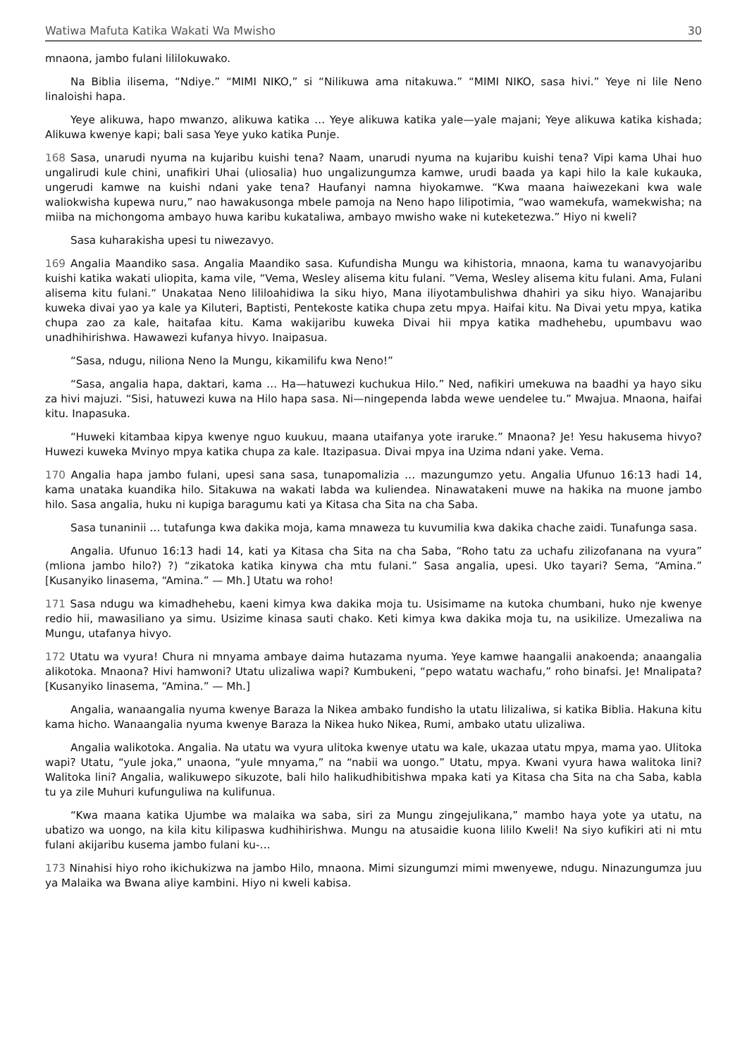Watiwa Mafuta Katika Wakati Wa Mwisho 30
mnaona, jambo fulani lililokuwako.
Na Biblia ilisema, “Ndiye.” “MIMI NIKO,” si “Nilikuwa ama nitakuwa.” “MIMI NIKO, sasa hivi.” Yeye ni lile Neno linaloishi hapa.
Yeye alikuwa, hapo mwanzo, alikuwa katika … Yeye alikuwa katika yale—yale majani; Yeye alikuwa katika kishada; Alikuwa kwenye kapi; bali sasa Yeye yuko katika Punje.
168 Sasa, unarudi nyuma na kujaribu kuishi tena? Naam, unarudi nyuma na kujaribu kuishi tena? Vipi kama Uhai huo ungalirudi kule chini, unafikiri Uhai (uliosalia) huo ungalizungumza kamwe, urudi baada ya kapi hilo la kale kukauka, ungerudi kamwe na kuishi ndani yake tena? Haufanyi namna hiyokamwe. “Kwa maana haiwezekani kwa wale waliokwisha kupewa nuru,” nao hawakusonga mbele pamoja na Neno hapo lilipotimia, “wao wamekufa, wamekwisha; na miiba na michongoma ambayo huwa karibu kukataliwa, ambayo mwisho wake ni kuteketezwa.” Hiyo ni kweli?
Sasa kuharakisha upesi tu niwezavyo.
169 Angalia Maandiko sasa. Angalia Maandiko sasa. Kufundisha Mungu wa kihistoria, mnaona, kama tu wanavyojaribu kuishi katika wakati uliopita, kama vile, “Vema, Wesley alisema kitu fulani. ”Vema, Wesley alisema kitu fulani. Ama, Fulani alisema kitu fulani.“ Unakataa Neno lililoahidiwa la siku hiyo, Mana iliyotambulishwa dhahiri ya siku hiyo. Wanajaribu kuweka divai yao ya kale ya Kiluteri, Baptisti, Pentekoste katika chupa zetu mpya. Haifai kitu. Na Divai yetu mpya, katika chupa zao za kale, haitafaa kitu. Kama wakijaribu kuweka Divai hii mpya katika madhehebu, upumbavu wao unadhihirishwa. Hawawezi kufanya hivyo. Inaipasua.
“Sasa, ndugu, niliona Neno la Mungu, kikamilifu kwa Neno!”
“Sasa, angalia hapa, daktari, kama … Ha—hatuwezi kuchukua Hilo.” Ned, nafikiri umekuwa na baadhi ya hayo siku za hivi majuzi. “Sisi, hatuwezi kuwa na Hilo hapa sasa. Ni—ningependa labda wewe uendelee tu.” Mwajua. Mnaona, haifai kitu. Inapasuka.
“Huweki kitambaa kipya kwenye nguo kuukuu, maana utaifanya yote iraruke.” Mnaona? Je! Yesu hakusema hivyo? Huwezi kuweka Mvinyo mpya katika chupa za kale. Itazipasua. Divai mpya ina Uzima ndani yake. Vema.
170 Angalia hapa jambo fulani, upesi sana sasa, tunapomalizia … mazungumzo yetu. Angalia Ufunuo 16:13 hadi 14, kama unataka kuandika hilo. Sitakuwa na wakati labda wa kuliendea. Ninawatakeni muwe na hakika na muone jambo hilo. Sasa angalia, huku ni kupiga baragumu kati ya Kitasa cha Sita na cha Saba.
Sasa tunaninii … tutafunga kwa dakika moja, kama mnaweza tu kuvumilia kwa dakika chache zaidi. Tunafunga sasa.
Angalia. Ufunuo 16:13 hadi 14, kati ya Kitasa cha Sita na cha Saba, “Roho tatu za uchafu zilizofanana na vyura” (mliona jambo hilo?) ?) “zikatoka katika kinywa cha mtu fulani.” Sasa angalia, upesi. Uko tayari? Sema, “Amina.” [Kusanyiko linasema, “Amina.” — Mh.] Utatu wa roho!
171 Sasa ndugu wa kimadhehebu, kaeni kimya kwa dakika moja tu. Usisimame na kutoka chumbani, huko nje kwenye redio hii, mawasiliano ya simu. Usizime kinasa sauti chako. Keti kimya kwa dakika moja tu, na usikilize. Umezaliwa na Mungu, utafanya hivyo.
172 Utatu wa vyura! Chura ni mnyama ambaye daima hutazama nyuma. Yeye kamwe haangalii anakoenda; anaangalia alikotoka. Mnaona? Hivi hamwoni? Utatu ulizaliwa wapi? Kumbukeni, “pepo watatu wachafu,” roho binafsi. Je! Mnalipata? [Kusanyiko linasema, “Amina.” — Mh.]
Angalia, wanaangalia nyuma kwenye Baraza la Nikea ambako fundisho la utatu lilizaliwa, si katika Biblia. Hakuna kitu kama hicho. Wanaangalia nyuma kwenye Baraza la Nikea huko Nikea, Rumi, ambako utatu ulizaliwa.
Angalia walikotoka. Angalia. Na utatu wa vyura ulitoka kwenye utatu wa kale, ukazaa utatu mpya, mama yao. Ulitoka wapi? Utatu, “yule joka,” unaona, “yule mnyama,” na “nabii wa uongo.” Utatu, mpya. Kwani vyura hawa walitoka lini? Walitoka lini? Angalia, walikuwepo sikuzote, bali hilo halikudhibitishwa mpaka kati ya Kitasa cha Sita na cha Saba, kabla tu ya zile Muhuri kufunguliwa na kulifunua.
“Kwa maana katika Ujumbe wa malaika wa saba, siri za Mungu zingejulikana,” mambo haya yote ya utatu, na ubatizo wa uongo, na kila kitu kilipaswa kudhihirishwa. Mungu na atusaidie kuona lililo Kweli! Na siyo kufikiri ati ni mtu fulani akijaribu kusema jambo fulani ku-…
173 Ninahisi hiyo roho ikichukizwa na jambo Hilo, mnaona. Mimi sizungumzi mimi mwenyewe, ndugu. Ninazungumza juu ya Malaika wa Bwana aliye kambini. Hiyo ni kweli kabisa.